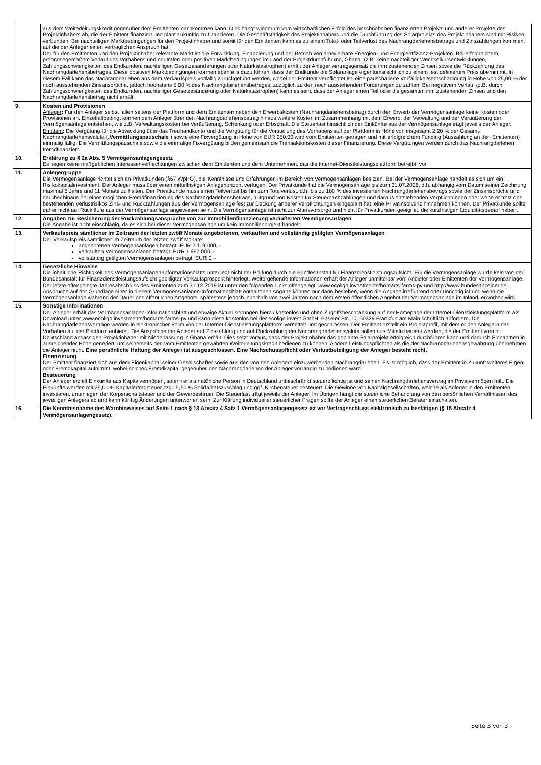| | aus dem Weiterleitungskredit gegenüber dem Emittenten nachkommen kann. Dies hängt wiederum vom wirtschaftlichen Erfolg des beschriebenen finanzierten Projekts und anderer Projekte des Projektinhabers ab, die der Emittent finanziert und plant zukünftig zu finanzieren. Die Geschäftstätigkeit des Projektinhabers und die Durchführung des Solarprojekts des Projektinhabers sind mit Risiken verbunden. Bei nachteiligen Marktbedingungen für den Projektinhaber und somit für den Emittenten kann es zu einem Total- oder Teilverlust des Nachrangdarlehensbetrags und Zinszahlungen kommen, auf die der Anleger einen vertraglichen Anspruch hat. Der für den Emittenten und den Projektinhaber relevante Markt ist die Entwicklung, Finanzierung und der Betrieb von erneuerbare Energien- und Energieeffizienz-Projekten. Bei erfolgreichem, prognosegemäßem Verlauf des Vorhabens und neutralen oder positiven Marktbedingungen im Land der Projektdurchführung, Ghana, (z.B. keine nachteiliger Wechselkursentwicklungen, Zahlungsschwierigkeiten des Endkunden, nachteiligen Gesetzesänderungen oder Naturkatastrophen) erhält der Anleger vertragsgemäß die ihm zustehenden Zinsen sowie die Rückzahlung des Nachrangdarlehensbetrages. Diese positiven Marktbedingungen können ebenfalls dazu führen, dass der Endkunde die Solaranlage eigentumsrechtlich zu einem fest definierten Preis übernimmt. In diesem Fall kann das Nachrangdarlehen aus dem Verkaufspreis vorfällig zurückgeführt werden, wobei der Emittent verpflichtet ist, eine pauschalierte Vorfälligkeitsentschädigung in Höhe von 25,00 % der noch ausstehenden Zinsansprüche, jedoch höchstens 5,00 % des Nachrangdarlehensbetrages, zuzüglich zu den noch ausstehenden Forderungen zu zahlen. Bei negativem Verlauf (z.B. durch Zahlungsschwierigkeiten des Endkunden, nachteiliger Gesetzesänderung oder Naturkatastrophen) kann es sein, dass der Anleger einen Teil oder die gesamten ihm zustehenden Zinsen und den Nachrangdarlehensbetrag nicht erhält. |
| 9. | Kosten und Provisionen Anleger : Für den Anleger selbst fallen seitens der Plattform und dem Emittenten neben den Erwerbskosten (Nachrangdarlehensbetrag) durch den Erwerb der Vermögensanlage keine Kosten oder Provisionen an. Einzelfallbedingt können dem Anleger über den Nachrangdarlehensbetrag hinaus weitere Kosten im Zusammenhang mit dem Erwerb, der Verwaltung und der Veräußerung der Vermögensanlage entstehen, wie z.B. Verwaltungskosten bei Veräußerung, Schenkung oder Erbschaft. Die Steuerlast hinsichtlich der Einkünfte aus der Vermögensanlage trägt jeweils der Anleger. Emittent : Die Vergütung für die Abwicklung über das Treuhandkonto und die Vergütung für die Vorstellung des Vorhabens auf der Plattform in Höhe von insgesamt 2,20 % der Gesamt-Nachrangdarlehensvaluta („ Vermittlungspauschale “) sowie eine Fixvergütung in Höhe von EUR 250,00 wird vom Emittenten getragen und mit erfolgreichem Funding (Auszahlung an den Emittenten) einmalig fällig. Die Vermittlungspauschale sowie die einmalige Fixvergütung bilden gemeinsam die Transaktionskosten dieser Finanzierung. Diese Vergütungen werden durch das Nachrangdarlehen fremdfinanziert. |
| 10. | Erklärung zu § 2a Abs. 5 Vermögensanlagengesetz Es liegen keine maßgeblichen Interessenverflechtungen zwischen dem Emittenten und dem Unternehmen, das die Internet-Dienstleistungsplattform betreibt, vor. |
| 11. | Anlegergruppe Die Vermögensanlage richtet sich an Privatkunden (§67 WpHG), die Kenntnisse und Erfahrungen im Bereich von Vermögensanlagen besitzen. Bei der Vermögensanlage handelt es sich um ein Risikokapitalinvestment. Der Anleger muss über einen mittelfristigen Anlagehorizont verfügen. Der Privatkunde hat die Vermögensanlage bis zum 31.07.2026, d.h. abhängig vom Datum seiner Zeichnung maximal 5 Jahre und 11 Monate zu halten. Der Privatkunde muss einen Teilverlust bis hin zum Totalverlust, d.h. bis zu 100 % des investierten Nachrangdarlehensbetrags sowie der Zinsansprüche und darüber hinaus bei einer möglichen Fremdfinanzierung des Nachrangdarlehensbetrags, aufgrund von Kosten für Steuernachzahlungen und daraus entstehenden Verpflichtungen oder wenn er trotz des bestehenden Verlustrisikos Zins- und Rückzahlungen aus der Vermögensanlage fest zur Deckung anderer Verpflichtungen eingeplant hat, eine Privatinsolvenz hinnehmen können. Der Privatkunde sollte daher nicht auf Rückläufe aus der Vermögensanlage angewiesen sein. Die Vermögensanlage ist nicht zur Altersvorsorge und nicht für Privatkunden geeignet, die kurzfristigen Liquiditätsbedarf haben. |
| 12. | Angaben zur Besicherung der Rückzahlungsansprüche von zur Immobilienfinanzierung veräußerten Vermögensanlagen Die Angabe ist nicht einschlägig, da es sich bei dieser Vermögensanlage um kein Immobilienprojekt handelt. |
| 13. | Verkaufspreis sämtlicher im Zeitraum der letzten zwölf Monate angebotenen, verkauften und vollständig getilgten Vermögensanlagen Der Verkaufspreis sämtlicher im Zeitraum der letzten zwölf Monate: angebotenen Vermögensanlagen beträgt: EUR 2.119.000, - verkauften Vermögensanlagen beträgt: EUR 1.967.000, - vollständig getilgten Vermögensanlagen beträgt: EUR 0, - |
| 14. | Gesetzliche Hinweise Die inhaltliche Richtigkeit des Vermögensanlagen-Informationsblatts unterliegt nicht der Prüfung durch die Bundesanstalt für Finanzdienstleistungsaufsicht. Für die Vermögensanlage wurde kein von der Bundesanstalt für Finanzdienstleistungsaufsicht gebilligter Verkaufsprospekt hinterlegt. Weitergehende Informationen erhält der Anleger unmittelbar vom Anbieter oder Emittenten der Vermögensanlage. Der letzte offengelegte Jahresabschluss des Emittenten zum 31.12.2019 ist unter den folgenden Links offengelegt: www.ecoligo.investments/bomarts-farms-pv und http://www.bundesanzeiger.de . Ansprüche auf der Grundlage einer in diesem Vermögensanlagen-Informationsblatt enthaltenen Angabe können nur dann bestehen, wenn die Angabe irreführend oder unrichtig ist und wenn die Vermögensanlage während der Dauer des öffentlichen Angebots, spätestens jedoch innerhalb von zwei Jahren nach dem ersten öffentlichen Angebot der Vermögensanlage im Inland, erworben wird. |
| 15. | Sonstige Informationen Der Anleger erhält das Vermögensanlagen-Informationsblatt und etwaige Aktualisierungen hierzu kostenlos und ohne Zugriffsbeschränkung auf der Homepage der Internet-Dienstleistungsplattform als Download unter www.ecoligo.investments/bomarts-farms-pv und kann diese kostenlos bei der ecoligo invest GmbH, Baseler Str. 10, 60329 Frankfurt am Main schriftlich anfordern. Die Nachrangdarlehensverträge werden in elektronischer Form von der Internet-Dienstleistungsplattform vermittelt und geschlossen. Der Emittent erstellt ein Projektprofil, mit dem er den Anlegern das Vorhaben auf der Plattform anbietet. Die Ansprüche der Anleger auf Zinszahlung und auf Rückzahlung der Nachrangdarlehensvaluta sollen aus Mitteln bedient werden, die der Emittent vom in Deutschland ansässigen Projektinhaber mit Niederlassung in Ghana erhält. Dies setzt voraus, dass der Projektinhaber das geplante Solarprojekt erfolgreich durchführen kann und dadurch Einnahmen in ausreichender Höhe generiert, um seinerseits den vom Emittenten gewährten Weiterleitungskredit bedienen zu können. Andere Leistungspflichten als die der Nachrangdarlehensgewährung übernehmen die Anleger nicht. Eine persönliche Haftung der Anleger ist ausgeschlossen. Eine Nachschusspflicht oder Verlustbeteiligung der Anleger besteht nicht. Finanzierung Der Emittent finanziert sich aus dem Eigenkapital seiner Gesellschafter sowie aus den von den Anlegern einzuwerbenden Nachrangdarlehen. Es ist möglich, dass der Emittent in Zukunft weiteres Eigen- oder Fremdkapital aufnimmt, wobei solches Fremdkapital gegenüber den Nachrangdarlehen der Anleger vorrangig zu bedienen wäre. Besteuerung Der Anleger erzielt Einkünfte aus Kapitalvermögen, sofern er als natürliche Person in Deutschland unbeschränkt steuerpflichtig ist und seinen Nachrangdarlehensvertrag im Privatvermögen hält. Die Einkünfte werden mit 25,00 % Kapitalertragsteuer zzgl. 5,50 % Solidaritätszuschlag und ggf. Kirchensteuer besteuert. Die Gewinne von Kapitalgesellschaften, welche als Anleger in den Emittenten investieren, unterliegen der Körperschaftsteuer und der Gewerbesteuer. Die Steuerlast trägt jeweils der Anleger. Im Übrigen hängt die steuerliche Behandlung von den persönlichen Verhältnissen des jeweiligen Anlegers ab und kann künftig Änderungen unterworfen sein. Zur Klärung individueller steuerlicher Fragen sollte der Anleger einen steuerlichen Berater einschalten. |
| 16. | Die Kenntnisnahme des Warnhinweises auf Seite 1 nach § 13 Absatz 4 Satz 1 Vermögensanlagengesetz ist vor Vertragsschluss elektronisch zu bestätigen (§ 15 Absatz 4 Vermögensanlagengesetz). |
Seite 3 von 3